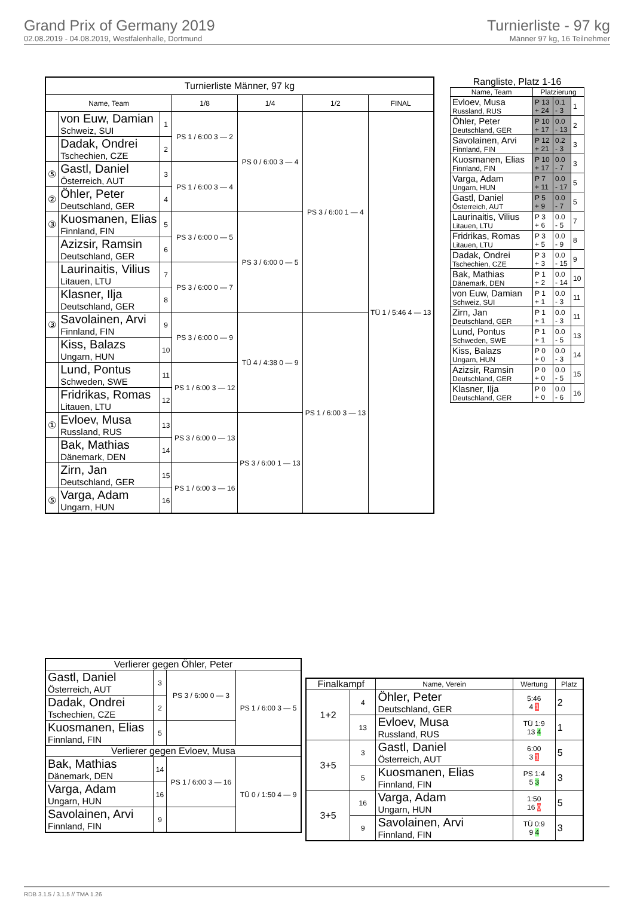Grand Prix of Germany 2019
02.08.2019 - 04.08.2019, Westfalenhalle, Dortmund
Turnierliste - 97 kg
Männer 97 kg, 16 Teilnehmer
| Turnierliste Männer, 97 kg | | | | | | |
| --- | --- | --- | --- | --- | --- | --- |
| Name, Team | | | 1/8 | 1/4 | 1/2 | FINAL |
| | von Euw, Damian Schweiz, SUI | 1 | PS 1 / 6:00 3 — 2 | PS 0 / 6:00 3 — 4 | PS 3 / 6:00 1 — 4 | TÜ 1 / 5:46 4 — 13 |
| | Dadak, Ondrei Tschechien, CZE | 2 | | | | |
| ⑤ | Gastl, Daniel Österreich, AUT | 3 | PS 1 / 6:00 3 — 4 | | | |
| ② | Öhler, Peter Deutschland, GER | 4 | | | | |
| ③ | Kuosmanen, Elias Finnland, FIN | 5 | PS 3 / 6:00 0 — 5 | PS 3 / 6:00 0 — 5 | | |
| | Azizsir, Ramsin Deutschland, GER | 6 | | | | |
| | Laurinaitis, Vilius Litauen, LTU | 7 | PS 3 / 6:00 0 — 7 | | | |
| | Klasner, Ilja Deutschland, GER | 8 | | | | |
| ③ | Savolainen, Arvi Finnland, FIN | 9 | PS 3 / 6:00 0 — 9 | TÜ 4 / 4:38 0 — 9 | PS 1 / 6:00 3 — 13 | |
| | Kiss, Balazs Ungarn, HUN | 10 | | | | |
| | Lund, Pontus Schweden, SWE | 11 | PS 1 / 6:00 3 — 12 | | | |
| | Fridrikas, Romas Litauen, LTU | 12 | | | | |
| ① | Evloev, Musa Russland, RUS | 13 | PS 3 / 6:00 0 — 13 | PS 3 / 6:00 1 — 13 | | |
| | Bak, Mathias Dänemark, DEN | 14 | | | | |
| | Zirn, Jan Deutschland, GER | 15 | PS 1 / 6:00 3 — 16 | | | |
| ⑤ | Varga, Adam Ungarn, HUN | 16 | | | | |
| Rangliste, Platz 1-16 | | | |
| --- | --- | --- | --- |
| Name, Team | Platzierung | | |
| Evloev, Musa Russland, RUS | P 13 + 24 | 0.1 - 3 | 1 |
| Öhler, Peter Deutschland, GER | P 10 + 17 | 0.0 - 13 | 2 |
| Savolainen, Arvi Finnland, FIN | P 12 + 21 | 0.2 - 3 | 3 |
| Kuosmanen, Elias Finnland, FIN | P 10 + 17 | 0.0 - 7 | 3 |
| Varga, Adam Ungarn, HUN | P 7 + 11 | 0.0 - 17 | 5 |
| Gastl, Daniel Österreich, AUT | P 5 + 9 | 0.0 - 7 | 5 |
| Laurinaitis, Vilius Litauen, LTU | P 3 + 6 | 0.0 - 5 | 7 |
| Fridrikas, Romas Litauen, LTU | P 3 + 5 | 0.0 - 9 | 8 |
| Dadak, Ondrei Tschechien, CZE | P 3 + 3 | 0.0 - 15 | 9 |
| Bak, Mathias Dänemark, DEN | P 1 + 2 | 0.0 - 14 | 10 |
| von Euw, Damian Schweiz, SUI | P 1 + 1 | 0.0 - 3 | 11 |
| Zirn, Jan Deutschland, GER | P 1 + 1 | 0.0 - 3 | 11 |
| Lund, Pontus Schweden, SWE | P 1 + 1 | 0.0 - 5 | 13 |
| Kiss, Balazs Ungarn, HUN | P 0 + 0 | 0.0 - 3 | 14 |
| Azizsir, Ramsin Deutschland, GER | P 0 + 0 | 0.0 - 5 | 15 |
| Klasner, Ilja Deutschland, GER | P 0 + 0 | 0.0 - 6 | 16 |
| Verlierer gegen Öhler, Peter | | | |
| --- | --- | --- | --- |
| Gastl, Daniel Österreich, AUT | 3 | PS 3 / 6:00 0 — 3 | PS 1 / 6:00 3 — 5 |
| Dadak, Ondrei Tschechien, CZE | 2 | | |
| Kuosmanen, Elias Finnland, FIN | 5 | | |
| Verlierer gegen Evloev, Musa | | | |
| Bak, Mathias Dänemark, DEN | 14 | PS 1 / 6:00 3 — 16 | TÜ 0 / 1:50 4 — 9 |
| Varga, Adam Ungarn, HUN | 16 | | |
| Savolainen, Arvi Finnland, FIN | 9 | | |
| Finalkampf | | Name, Verein | Wertung | Platz |
| --- | --- | --- | --- | --- |
| 1+2 | 4 | Öhler, Peter Deutschland, GER | 5:46 4 1 | 2 |
| | 13 | Evloev, Musa Russland, RUS | TÜ 1:9 13 4 | 1 |
| 3+5 | 3 | Gastl, Daniel Österreich, AUT | 6:00 3 1 | 5 |
| | 5 | Kuosmanen, Elias Finnland, FIN | PS 1:4 5 3 | 3 |
| 3+5 | 16 | Varga, Adam Ungarn, HUN | 1:50 16 0 | 5 |
| | 9 | Savolainen, Arvi Finnland, FIN | TÜ 0:9 9 4 | 3 |
RDB 3.1.5 / 3.1.5 // TMA 1.26